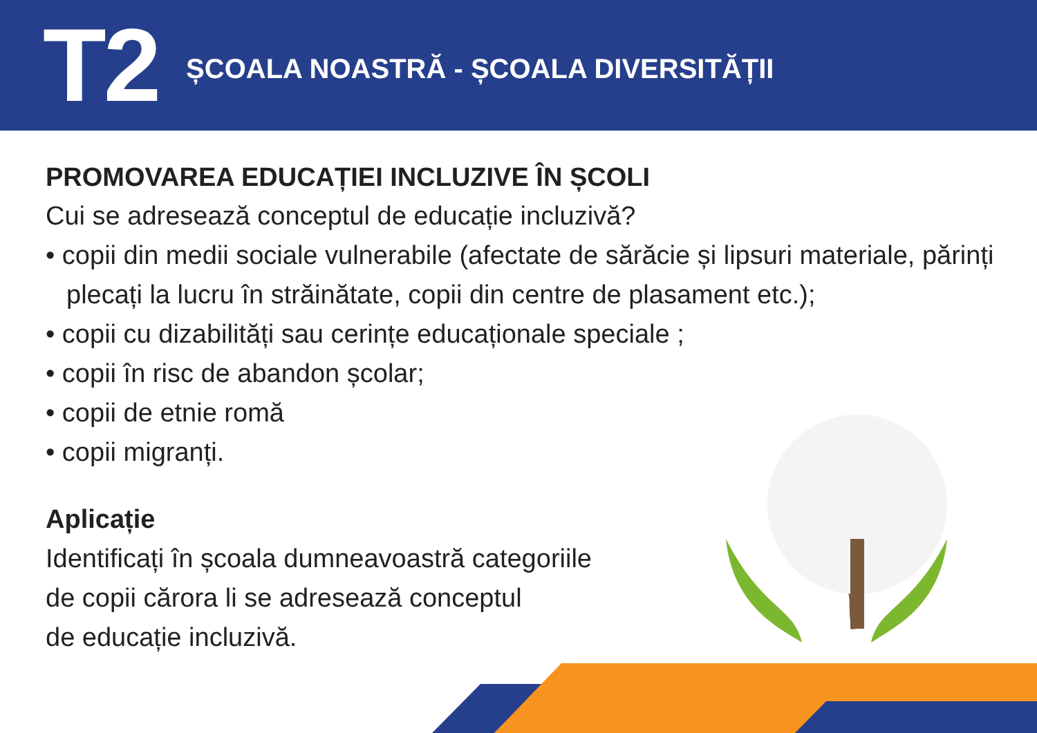T2
ȘCOALA NOASTRĂ - ȘCOALA DIVERSITĂȚII
PROMOVAREA EDUCAȚIEI INCLUZIVE ÎN ȘCOLI
Cui se adresează conceptul de educație incluzivă?
• copii din medii sociale vulnerabile (afectate de sărăcie și lipsuri materiale, părinți plecați la lucru în străinătate, copii din centre de plasament etc.);
• copii cu dizabilități sau cerințe educaționale speciale ;
• copii în risc de abandon școlar;
• copii de etnie romă
• copii migranți.
Aplicație
Identificați în școala dumneavoastră categoriile
de copii cărora li se adresează conceptul
de educație incluzivă.